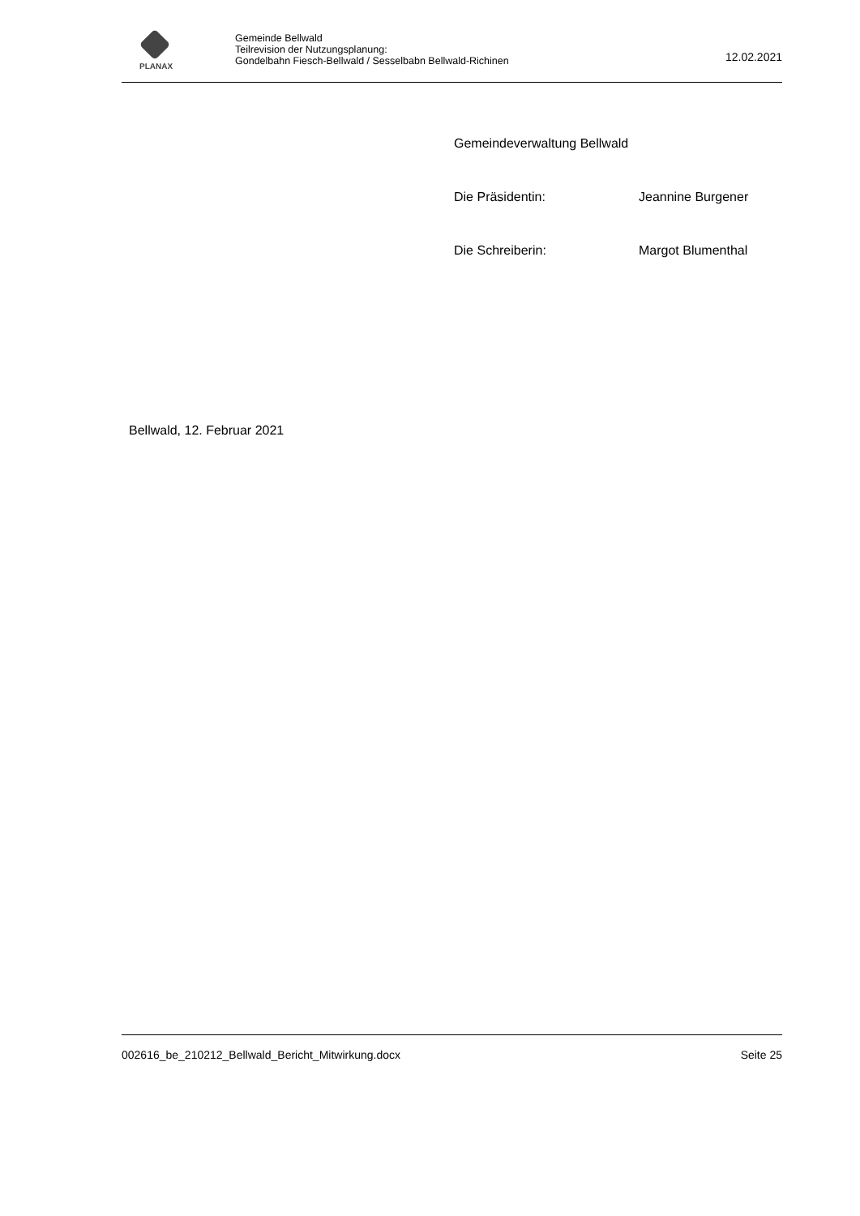PLANAX
Gemeinde Bellwald
Teilrevision der Nutzungsplanung:
Gondelbahn Fiesch-Bellwald / Sesselbabn Bellwald-Richinen
12.02.2021
Gemeindeverwaltung Bellwald
Die Präsidentin: Jeannine Burgener
Die Schreiberin: Margot Blumenthal
Bellwald, 12. Februar 2021
002616_be_210212_Bellwald_Bericht_Mitwirkung.docx Seite 25